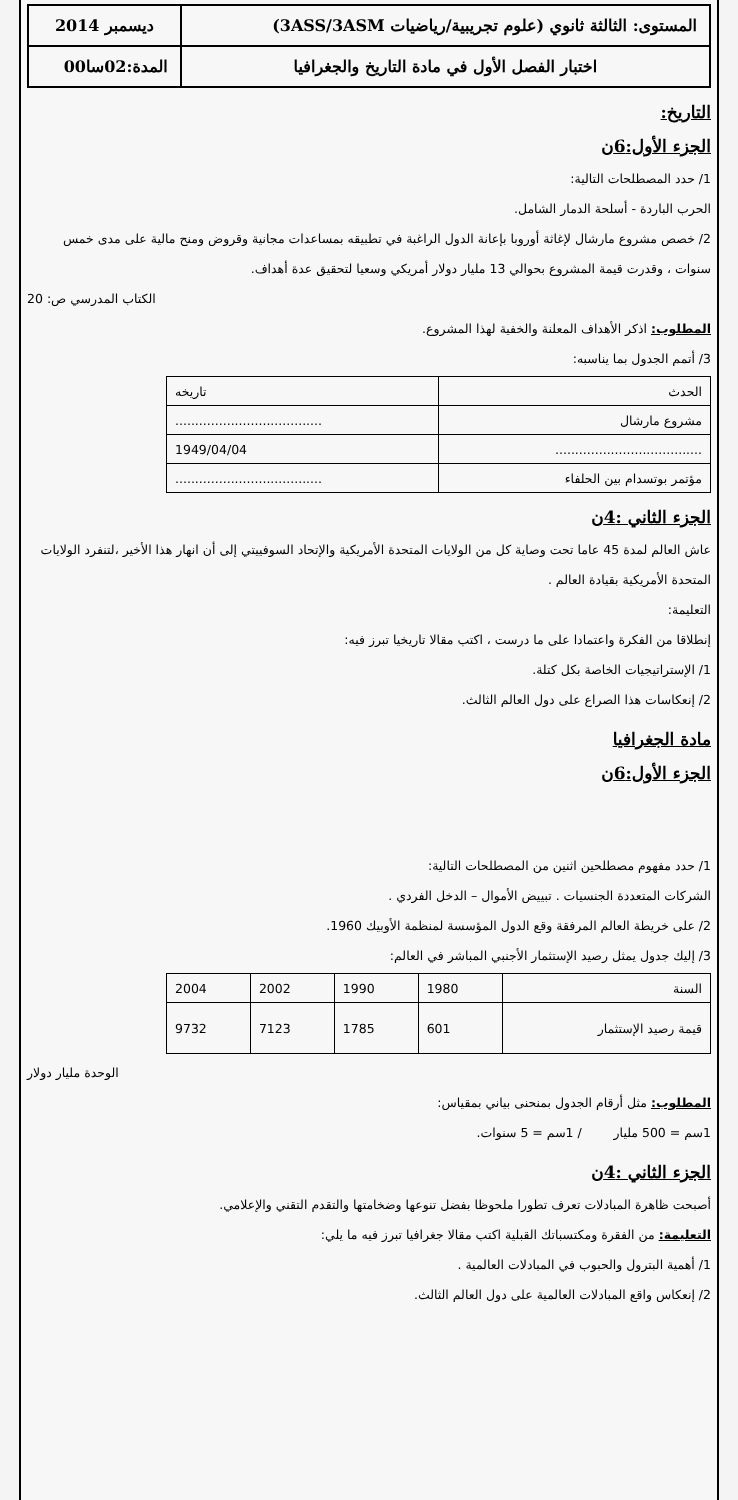| المستوى: الثالثة ثانوي (علوم تجريبية/رياضيات 3ASS/3ASM) | ديسمبر 2014 |
| اختبار الفصل الأول في مادة التاريخ والجغرافيا | المدة:02سا00 |
التاريخ:
الجزء الأول:6ن
1/ حدد المصطلحات التالية:
الحرب الباردة - أسلحة الدمار الشامل.
2/ خصص مشروع مارشال لإغاثة أوروبا بإعانة الدول الراغبة في تطبيقه بمساعدات مجانية وقروض ومنح مالية على مدى خمس سنوات ، وقدرت قيمة المشروع بحوالي 13 مليار دولار أمريكي وسعيا لتحقيق عدة أهداف.
الكتاب المدرسي ص: 20
المطلوب: اذكر الأهداف المعلنة والخفية لهذا المشروع.
3/ أتمم الجدول بما يناسبه:
| الحدث | تاريخه |
| --- | --- |
| مشروع مارشال | ..................................... |
| ..................................... | 1949/04/04 |
| مؤتمر بوتسدام بين الحلفاء | ..................................... |
الجزء الثاني :4ن
عاش العالم لمدة 45 عاما تحت وصاية كل من الولايات المتحدة الأمريكية والإتحاد السوفييتي إلى أن انهار هذا الأخير ،لتنفرد الولايات المتحدة الأمريكية بقيادة العالم .
التعليمة:
إنطلاقا من الفكرة واعتمادا على ما درست ، اكتب مقالا تاريخيا تبرز فيه:
1/ الإستراتيجيات الخاصة بكل كتلة.
2/ إنعكاسات هذا الصراع على دول العالم الثالث.
مادة الجغرافيا
الجزء الأول:6ن
1/ حدد مفهوم مصطلحين اثنين من المصطلحات التالية:
الشركات المتعددة الجنسيات . تبييض الأموال – الدخل الفردي .
2/ على خريطة العالم المرفقة وقع الدول المؤسسة لمنظمة الأوبيك 1960.
3/ إليك جدول يمثل رصيد الإستثمار الأجنبي المباشر في العالم:
| السنة | 1980 | 1990 | 2002 | 2004 |
| قيمة رصيد الإستثمار | 601 | 1785 | 7123 | 9732 |
الوحدة مليار دولار
المطلوب: مثل أرقام الجدول بمنحنى بياني بمقياس:
1سم = 500 مليار / 1سم = 5 سنوات.
الجزء الثاني :4ن
أصبحت ظاهرة المبادلات تعرف تطورا ملحوظا بفضل تنوعها وضخامتها والتقدم التقني والإعلامي.
التعليمة: من الفقرة ومكتسباتك القبلية اكتب مقالا جغرافيا تبرز فيه ما يلي:
1/ أهمية البترول والحبوب في المبادلات العالمية .
2/ إنعكاس واقع المبادلات العالمية على دول العالم الثالث.